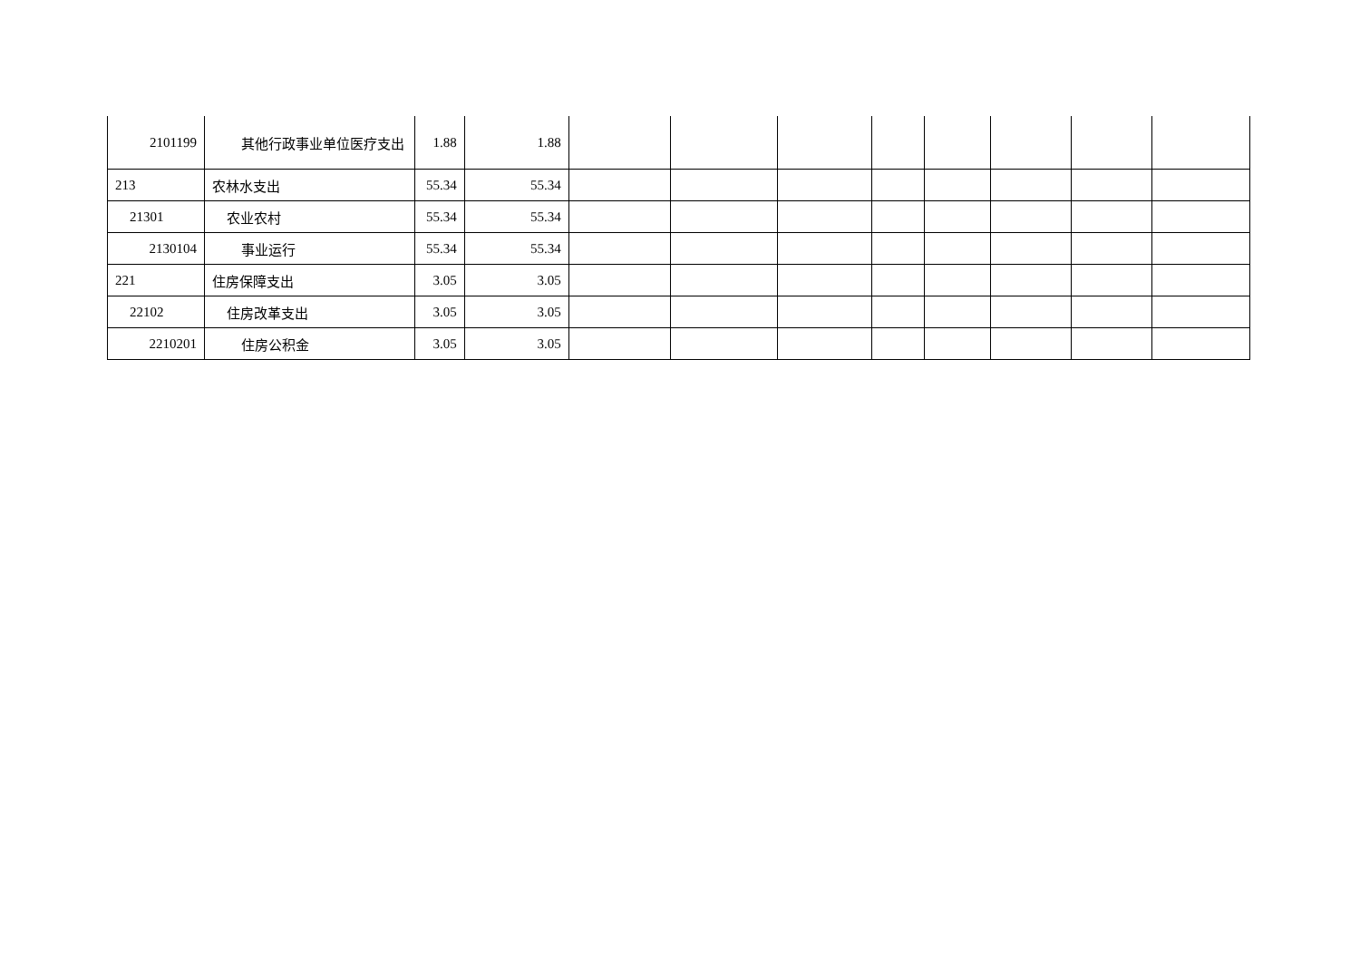| 2101199 | 其他行政事业单位医疗支出 | 1.88 | 1.88 | | | | | | | | |
| 213 | 农林水支出 | 55.34 | 55.34 | | | | | | | | |
| 21301 | 农业农村 | 55.34 | 55.34 | | | | | | | | |
| 2130104 | 事业运行 | 55.34 | 55.34 | | | | | | | | |
| 221 | 住房保障支出 | 3.05 | 3.05 | | | | | | | | |
| 22102 | 住房改革支出 | 3.05 | 3.05 | | | | | | | | |
| 2210201 | 住房公积金 | 3.05 | 3.05 | | | | | | | | |